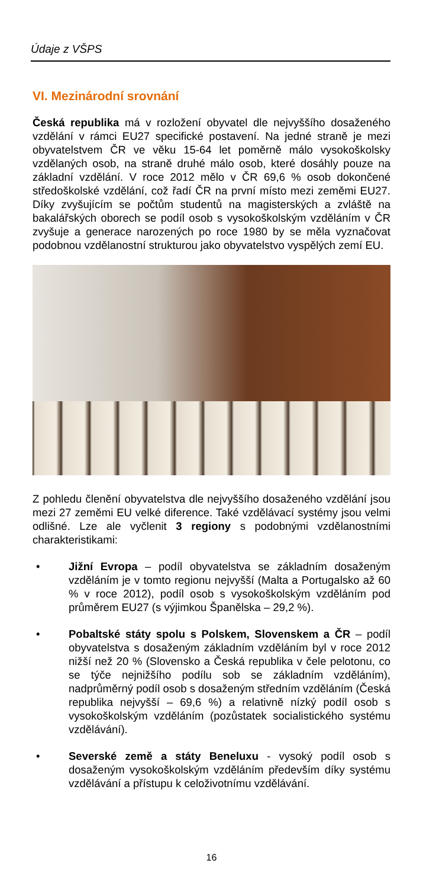Údaje z VŠPS
VI. Mezinárodní srovnání
Česká republika má v rozložení obyvatel dle nejvyššího dosaženého vzdělání v rámci EU27 specifické postavení. Na jedné straně je mezi obyvatelstvem ČR ve věku 15-64 let poměrně málo vysokoškolsky vzdělaných osob, na straně druhé málo osob, které dosáhly pouze na základní vzdělání. V roce 2012 mělo v ČR 69,6 % osob dokončené středoškolské vzdělání, což řadí ČR na první místo mezi zeměmi EU27. Díky zvyšujícím se počtům studentů na magisterských a zvláště na bakalářských oborech se podíl osob s vysokoškolským vzděláním v ČR zvyšuje a generace narozených po roce 1980 by se měla vyznačovat podobnou vzdělanostní strukturou jako obyvatelstvo vyspělých zemí EU.
Z pohledu členění obyvatelstva dle nejvyššího dosaženého vzdělání jsou mezi 27 zeměmi EU velké diference. Také vzdělávací systémy jsou velmi odlišné. Lze ale vyčlenit 3 regiony s podobnými vzdělanostními charakteristikami:
• Jižní Evropa – podíl obyvatelstva se základním dosaženým vzděláním je v tomto regionu nejvyšší (Malta a Portugalsko až 60 % v roce 2012), podíl osob s vysokoškolským vzděláním pod průměrem EU27 (s výjimkou Španělska – 29,2 %).
• Pobaltské státy spolu s Polskem, Slovenskem a ČR – podíl obyvatelstva s dosaženým základním vzděláním byl v roce 2012 nižší než 20 % (Slovensko a Česká republika v čele pelotonu, co se týče nejnižšího podílu sob se základním vzděláním), nadprůměrný podíl osob s dosaženým středním vzděláním (Česká republika nejvyšší – 69,6 %) a relativně nízký podíl osob s vysokoškolským vzděláním (pozůstatek socialistického systému vzdělávání).
• Severské země a státy Beneluxu - vysoký podíl osob s dosaženým vysokoškolským vzděláním především díky systému vzdělávání a přístupu k celoživotnímu vzdělávání.
16